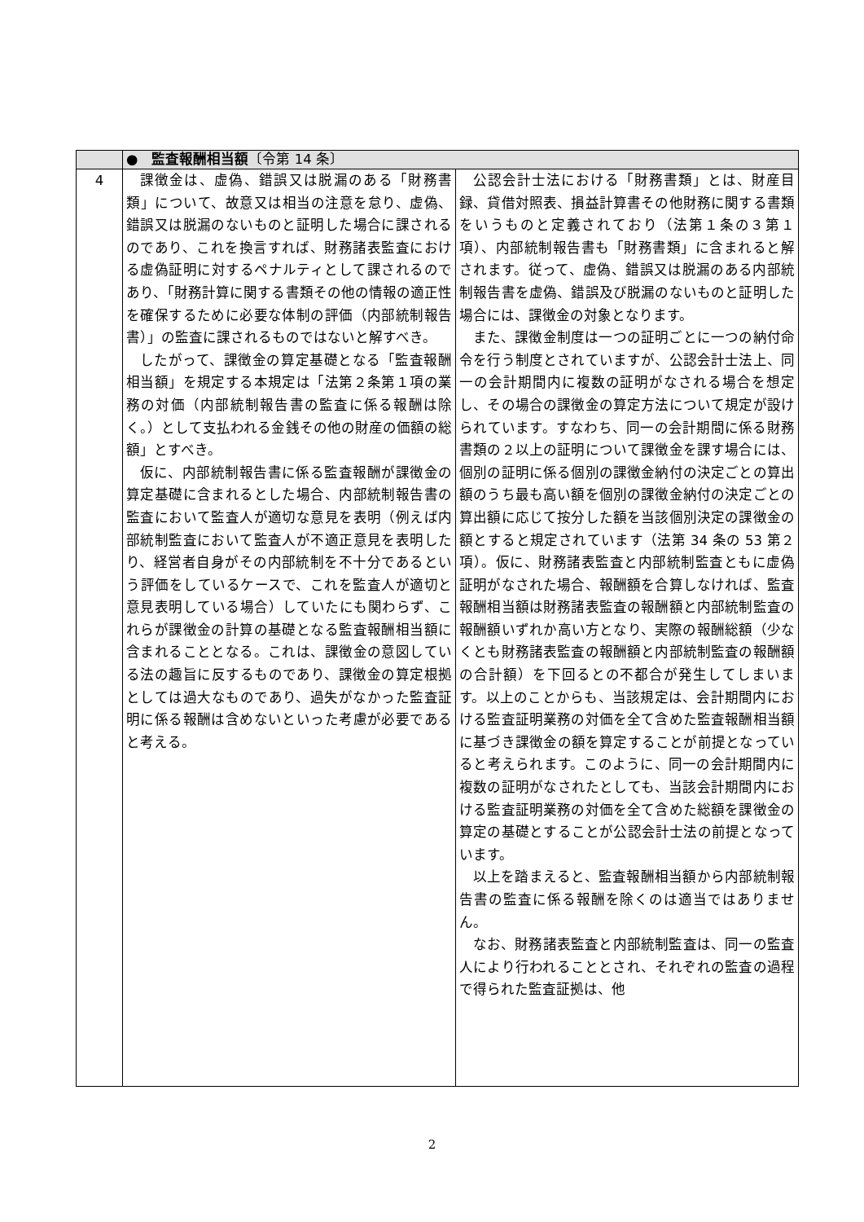| | ● 監査報酬相当額 〔令第 14 条〕 | |
| 4 | 課徴金は、虚偽、錯誤又は脱漏のある「財務書類」について、故意又は相当の注意を怠り、虚偽、錯誤又は脱漏のないものと証明した場合に課されるのであり、これを換言すれば、財務諸表監査における虚偽証明に対するペナルティとして課されるのであり、「財務計算に関する書類その他の情報の適正性を確保するために必要な体制の評価（内部統制報告書）」の監査に課されるものではないと解すべき。 したがって、課徴金の算定基礎となる「監査報酬相当額」を規定する本規定は「法第２条第１項の業務の対価（内部統制報告書の監査に係る報酬は除く。）として支払われる金銭その他の財産の価額の総額」とすべき。 仮に、内部統制報告書に係る監査報酬が課徴金の算定基礎に含まれるとした場合、内部統制報告書の監査において監査人が適切な意見を表明（例えば内部統制監査において監査人が不適正意見を表明したり、経営者自身がその内部統制を不十分であるという評価をしているケースで、これを監査人が適切と意見表明している場合）していたにも関わらず、これらが課徴金の計算の基礎となる監査報酬相当額に含まれることとなる。これは、課徴金の意図している法の趣旨に反するものであり、課徴金の算定根拠としては過大なものであり、過失がなかった監査証明に係る報酬は含めないといった考慮が必要であると考える。 | 公認会計士法における「財務書類」とは、財産目録、貸借対照表、損益計算書その他財務に関する書類をいうものと定義されており（法第１条の３第１項）、内部統制報告書も「財務書類」に含まれると解されます。従って、虚偽、錯誤又は脱漏のある内部統制報告書を虚偽、錯誤及び脱漏のないものと証明した場合には、課徴金の対象となります。 また、課徴金制度は一つの証明ごとに一つの納付命令を行う制度とされていますが、公認会計士法上、同一の会計期間内に複数の証明がなされる場合を想定し、その場合の課徴金の算定方法について規定が設けられています。すなわち、同一の会計期間に係る財務書類の２以上の証明について課徴金を課す場合には、個別の証明に係る個別の課徴金納付の決定ごとの算出額のうち最も高い額を個別の課徴金納付の決定ごとの算出額に応じて按分した額を当該個別決定の課徴金の額とすると規定されています（法第 34 条の 53 第２項）。仮に、財務諸表監査と内部統制監査ともに虚偽証明がなされた場合、報酬額を合算しなければ、監査報酬相当額は財務諸表監査の報酬額と内部統制監査の報酬額いずれか高い方となり、実際の報酬総額（少なくとも財務諸表監査の報酬額と内部統制監査の報酬額の合計額）を下回るとの不都合が発生してしまいます。以上のことからも、当該規定は、会計期間内における監査証明業務の対価を全て含めた監査報酬相当額に基づき課徴金の額を算定することが前提となっていると考えられます。このように、同一の会計期間内に複数の証明がなされたとしても、当該会計期間内における監査証明業務の対価を全て含めた総額を課徴金の算定の基礎とすることが公認会計士法の前提となっています。 以上を踏まえると、監査報酬相当額から内部統制報告書の監査に係る報酬を除くのは適当ではありません。 なお、財務諸表監査と内部統制監査は、同一の監査人により行われることとされ、それぞれの監査の過程で得られた監査証拠は、他 |
2